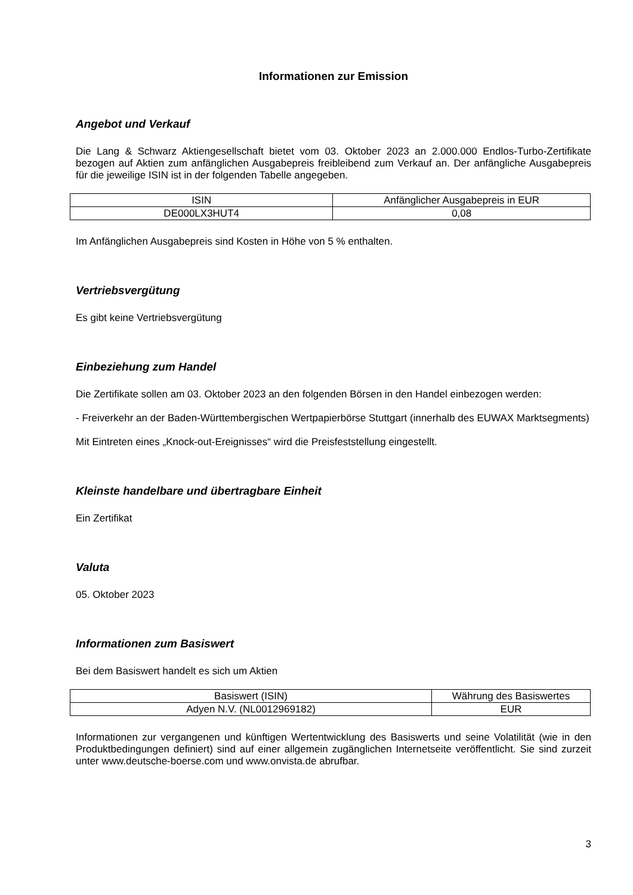Informationen zur Emission
Angebot und Verkauf
Die Lang & Schwarz Aktiengesellschaft bietet vom 03. Oktober 2023 an 2.000.000 Endlos-Turbo-Zertifikate bezogen auf Aktien zum anfänglichen Ausgabepreis freibleibend zum Verkauf an. Der anfängliche Ausgabepreis für die jeweilige ISIN ist in der folgenden Tabelle angegeben.
| ISIN | Anfänglicher Ausgabepreis in EUR |
| DE000LX3HUT4 | 0,08 |
Im Anfänglichen Ausgabepreis sind Kosten in Höhe von 5 % enthalten.
Vertriebsvergütung
Es gibt keine Vertriebsvergütung
Einbeziehung zum Handel
Die Zertifikate sollen am 03. Oktober 2023 an den folgenden Börsen in den Handel einbezogen werden:
- Freiverkehr an der Baden-Württembergischen Wertpapierbörse Stuttgart (innerhalb des EUWAX Marktsegments)
Mit Eintreten eines „Knock-out-Ereignisses“ wird die Preisfeststellung eingestellt.
Kleinste handelbare und übertragbare Einheit
Ein Zertifikat
Valuta
05. Oktober 2023
Informationen zum Basiswert
Bei dem Basiswert handelt es sich um Aktien
| Basiswert (ISIN) | Währung des Basiswertes |
| Adyen N.V. (NL0012969182) | EUR |
Informationen zur vergangenen und künftigen Wertentwicklung des Basiswerts und seine Volatilität (wie in den Produktbedingungen definiert) sind auf einer allgemein zugänglichen Internetseite veröffentlicht. Sie sind zurzeit unter www.deutsche-boerse.com und www.onvista.de abrufbar.
3